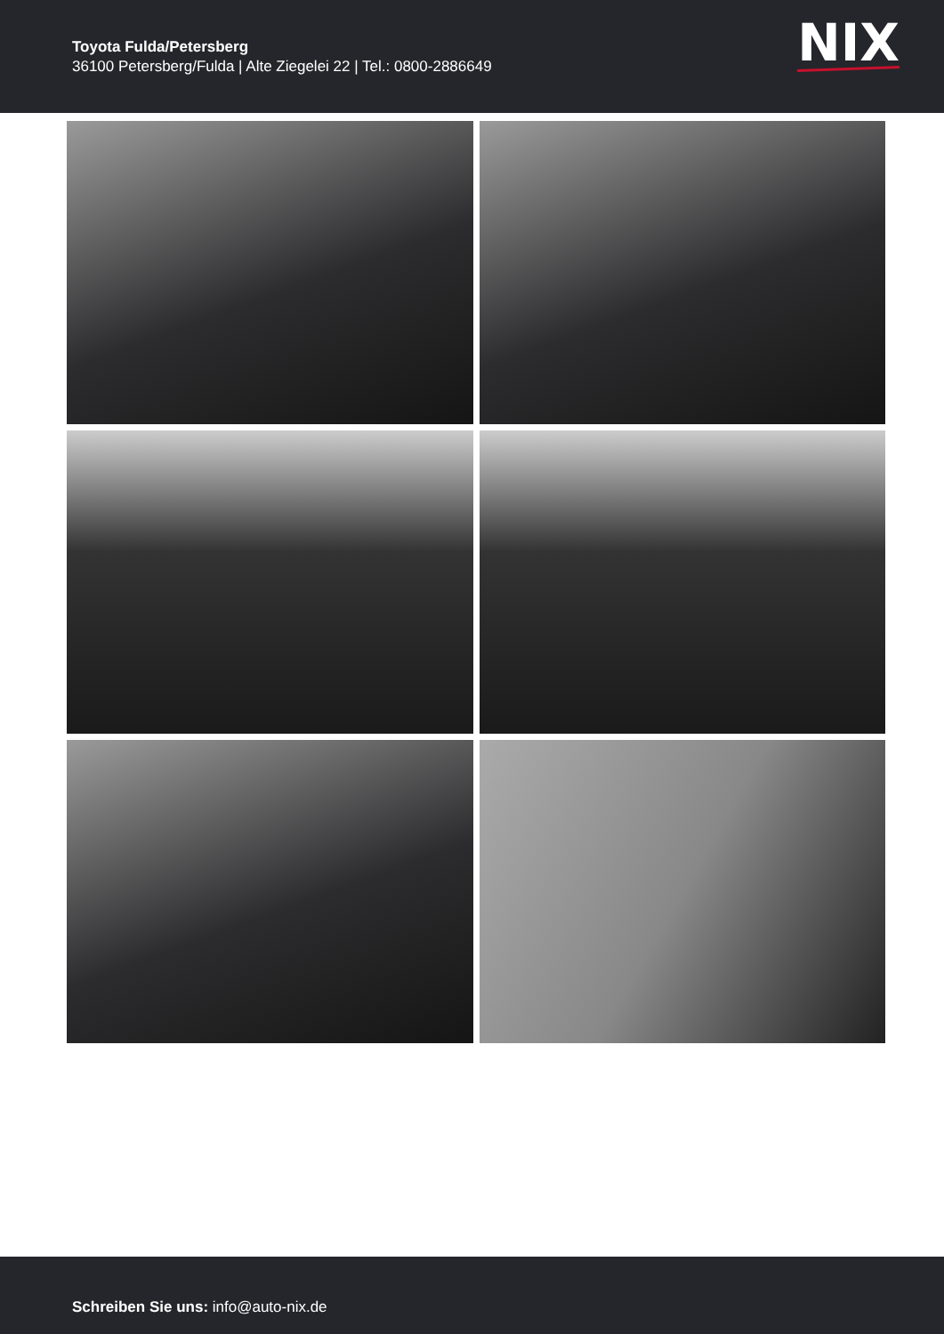Toyota Fulda/Petersberg
36100 Petersberg/Fulda | Alte Ziegelei 22 | Tel.: 0800-2886649
NIX
Schreiben Sie uns: info@auto-nix.de